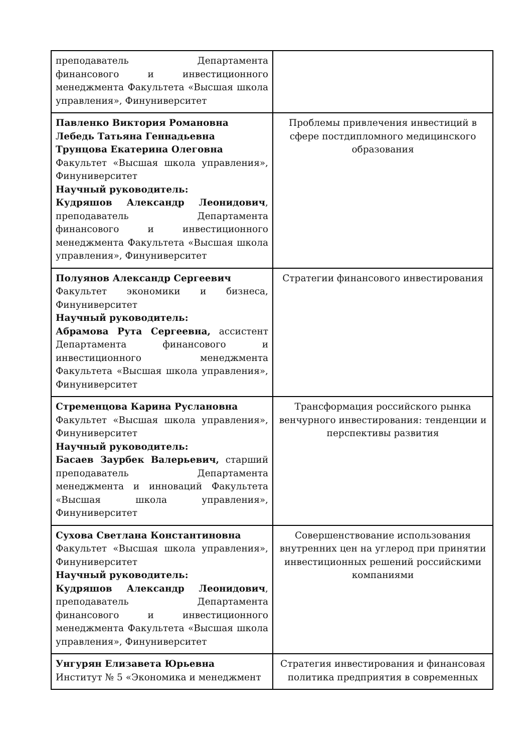| преподаватель Департамента финансового и инвестиционного менеджмента Факультета «Высшая школа управления», Финуниверситет | |
| Павленко Виктория Романовна Лебедь Татьяна Геннадьевна Трунцова Екатерина Олеговна Факультет «Высшая школа управления», Финуниверситет Научный руководитель: Кудряшов Александр Леонидович , преподаватель Департамента финансового и инвестиционного менеджмента Факультета «Высшая школа управления», Финуниверситет | Проблемы привлечения инвестиций в сфере постдипломного медицинского образования |
| Полуянов Александр Сергеевич Факультет экономики и бизнеса, Финуниверситет Научный руководитель: Абрамова Рута Сергеевна, ассистент Департамента финансового и инвестиционного менеджмента Факультета «Высшая школа управления», Финуниверситет | Стратегии финансового инвестирования |
| Стременцова Карина Руслановна Факультет «Высшая школа управления», Финуниверситет Научный руководитель: Басаев Заурбек Валерьевич, старший преподаватель Департамента менеджмента и инноваций Факультета «Высшая школа управления», Финуниверситет | Трансформация российского рынка венчурного инвестирования: тенденции и перспективы развития |
| Сухова Светлана Константиновна Факультет «Высшая школа управления», Финуниверситет Научный руководитель: Кудряшов Александр Леонидович , преподаватель Департамента финансового и инвестиционного менеджмента Факультета «Высшая школа управления», Финуниверситет | Совершенствование использования внутренних цен на углерод при принятии инвестиционных решений российскими компаниями |
| Унгурян Елизавета Юрьевна Институт № 5 «Экономика и менеджмент | Стратегия инвестирования и финансовая политика предприятия в современных |